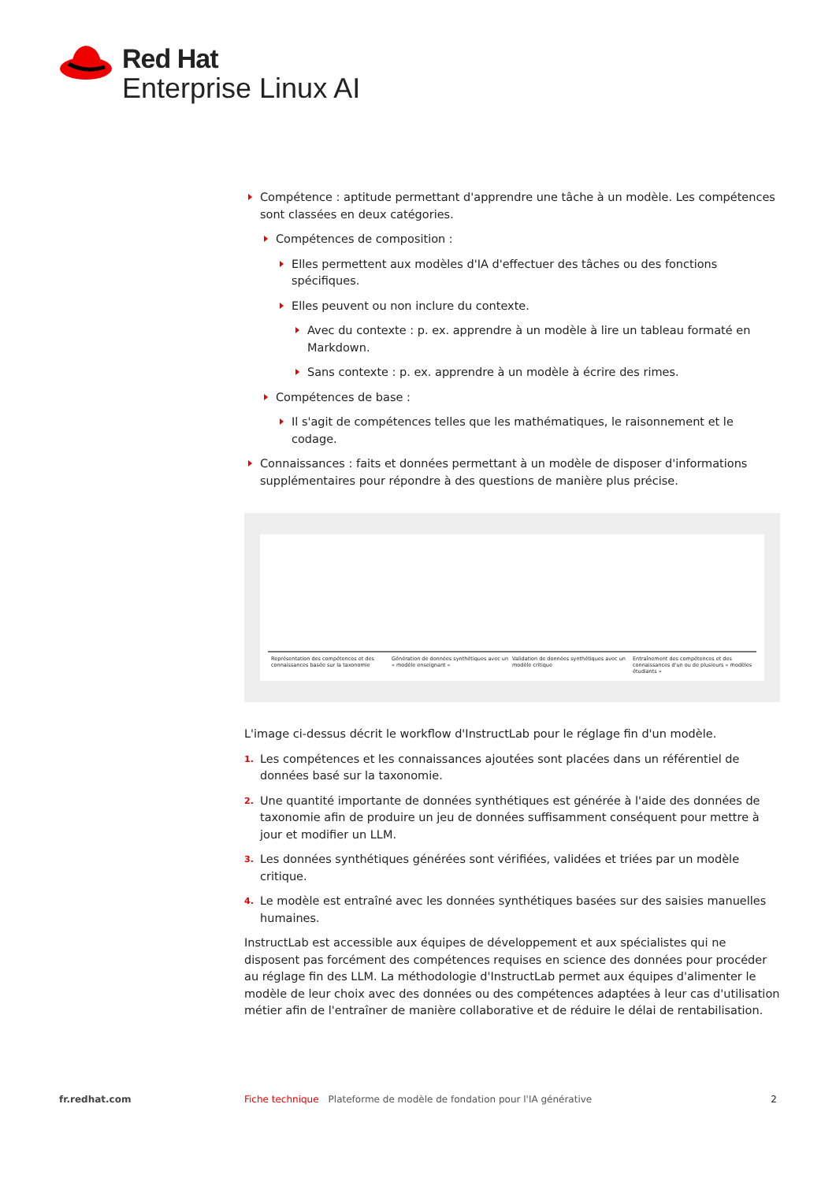Red Hat
Enterprise Linux AI
Compétence : aptitude permettant d'apprendre une tâche à un modèle. Les compétences sont classées en deux catégories.
Compétences de composition :
Elles permettent aux modèles d'IA d'effectuer des tâches ou des fonctions spécifiques.
Elles peuvent ou non inclure du contexte.
Avec du contexte : p. ex. apprendre à un modèle à lire un tableau formaté en Markdown.
Sans contexte : p. ex. apprendre à un modèle à écrire des rimes.
Compétences de base :
Il s'agit de compétences telles que les mathématiques, le raisonnement et le codage.
Connaissances : faits et données permettant à un modèle de disposer d'informations supplémentaires pour répondre à des questions de manière plus précise.
Représentation des compétences et des connaissances basée sur la taxonomie
Génération de données synthétiques avec un « modèle enseignant »
Validation de données synthétiques avec un modèle critique
Entraînement des compétences et des connaissances d'un ou de plusieurs « modèles étudiants »
L'image ci-dessus décrit le workflow d'InstructLab pour le réglage fin d'un modèle.
1. Les compétences et les connaissances ajoutées sont placées dans un référentiel de données basé sur la taxonomie.
2. Une quantité importante de données synthétiques est générée à l'aide des données de taxonomie afin de produire un jeu de données suffisamment conséquent pour mettre à jour et modifier un LLM.
3. Les données synthétiques générées sont vérifiées, validées et triées par un modèle critique.
4. Le modèle est entraîné avec les données synthétiques basées sur des saisies manuelles humaines.
InstructLab est accessible aux équipes de développement et aux spécialistes qui ne disposent pas forcément des compétences requises en science des données pour procéder au réglage fin des LLM. La méthodologie d'InstructLab permet aux équipes d'alimenter le modèle de leur choix avec des données ou des compétences adaptées à leur cas d'utilisation métier afin de l'entraîner de manière collaborative et de réduire le délai de rentabilisation.
fr.redhat.com Fiche technique Plateforme de modèle de fondation pour l'IA générative 2